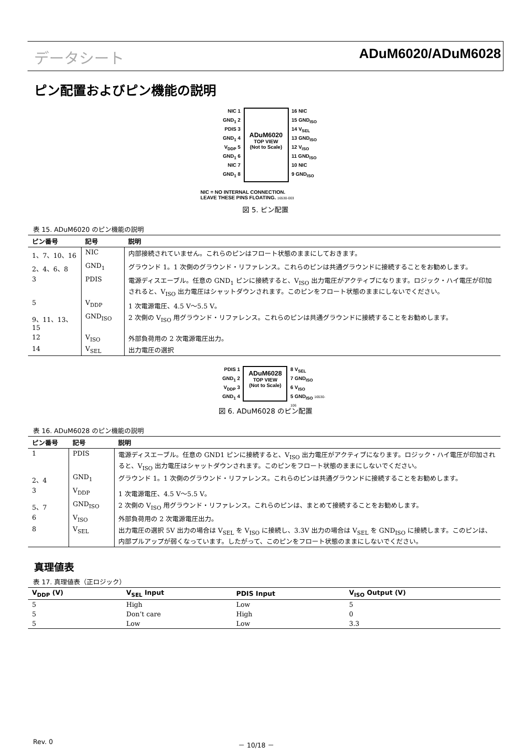データシート ADuM6020/ADuM6028
ピン配置およびピン機能の説明
NIC 1
GND<sub>1</sub> 2
PDIS 3
GND<sub>1</sub> 4
V<sub>DDP</sub> 5
GND<sub>1</sub> 6
NIC 7
GND<sub>1</sub> 8
ADuM6020
TOP VIEW
(Not to Scale)
16 NIC
15 GND<sub>ISO</sub>
14 V<sub>SEL</sub>
13 GND<sub>ISO</sub>
12 V<sub>ISO</sub>
11 GND<sub>ISO</sub>
10 NIC
9 GND<sub>ISO</sub>
NIC = NO INTERNAL CONNECTION.
LEAVE THESE PINS FLOATING. 16530-003
図 5. ピン配置
表 15. ADuM6020 のピン機能の説明
| ピン番号 | 記号 | 説明 |
| --- | --- | --- |
| 1、7、10、16 | NIC | 内部接続されていません。これらのピンはフロート状態のままにしておきます。 |
| 2、4、6、8 | GND<sub>1</sub> | グラウンド 1。1 次側のグラウンド・リファレンス。これらのピンは共通グラウンドに接続することをお勧めします。 |
| 3 | PDIS | 電源ディスエーブル。任意の GND<sub>1</sub> ピンに接続すると、V<sub>ISO</sub> 出力電圧がアクティブになります。ロジック・ハイ電圧が印加されると、V<sub>ISO</sub> 出力電圧はシャットダウンされます。このピンをフロート状態のままにしないでください。 |
| 5 | V<sub>DDP</sub> | 1 次電源電圧、4.5 V～5.5 V。 |
| 9、11、13、15 | GND<sub>ISO</sub> | 2 次側の V<sub>ISO</sub> 用グラウンド・リファレンス。これらのピンは共通グラウンドに接続することをお勧めします。 |
| 12 | V<sub>ISO</sub> | 外部負荷用の 2 次電源電圧出力。 |
| 14 | V<sub>SEL</sub> | 出力電圧の選択 |
PDIS 1
GND<sub>1</sub> 2
V<sub>DDP</sub> 3
GND<sub>1</sub> 4
ADuM6028
TOP VIEW
(Not to Scale)
8 V<sub>SEL</sub>
7 GND<sub>ISO</sub>
6 V<sub>ISO</sub>
5 GND<sub>ISO</sub> 16530-106
図 6. ADuM6028 のピン配置
表 16. ADuM6028 のピン機能の説明
| ピン番号 | 記号 | 説明 |
| --- | --- | --- |
| 1 | PDIS | 電源ディスエーブル。任意の GND1 ピンに接続すると、V<sub>ISO</sub> 出力電圧がアクティブになります。ロジック・ハイ電圧が印加されると、V<sub>ISO</sub> 出力電圧はシャットダウンされます。このピンをフロート状態のままにしないでください。 |
| 2、4 | GND<sub>1</sub> | グラウンド 1。1 次側のグラウンド・リファレンス。これらのピンは共通グラウンドに接続することをお勧めします。 |
| 3 | V<sub>DDP</sub> | 1 次電源電圧、4.5 V～5.5 V。 |
| 5、7 | GND<sub>ISO</sub> | 2 次側の V<sub>ISO</sub> 用グラウンド・リファレンス。これらのピンは、まとめて接続することをお勧めします。 |
| 6 | V<sub>ISO</sub> | 外部負荷用の 2 次電源電圧出力。 |
| 8 | V<sub>SEL</sub> | 出力電圧の選択 5V 出力の場合は V<sub>SEL</sub> を V<sub>ISO</sub> に接続し、3.3V 出力の場合は V<sub>SEL</sub> を GND<sub>ISO</sub> に接続します。このピンは、内部プルアップが弱くなっています。したがって、このピンをフロート状態のままにしないでください。 |
真理値表
表 17. 真理値表（正ロジック）
| V<sub>DDP</sub> (V) | V<sub>SEL</sub> Input | PDIS Input | V<sub>ISO</sub> Output (V) |
| --- | --- | --- | --- |
| 5 | High | Low | 5 |
| 5 | Don’t care | High | 0 |
| 5 | Low | Low | 3.3 |
Rev. 0 － 10/18 －